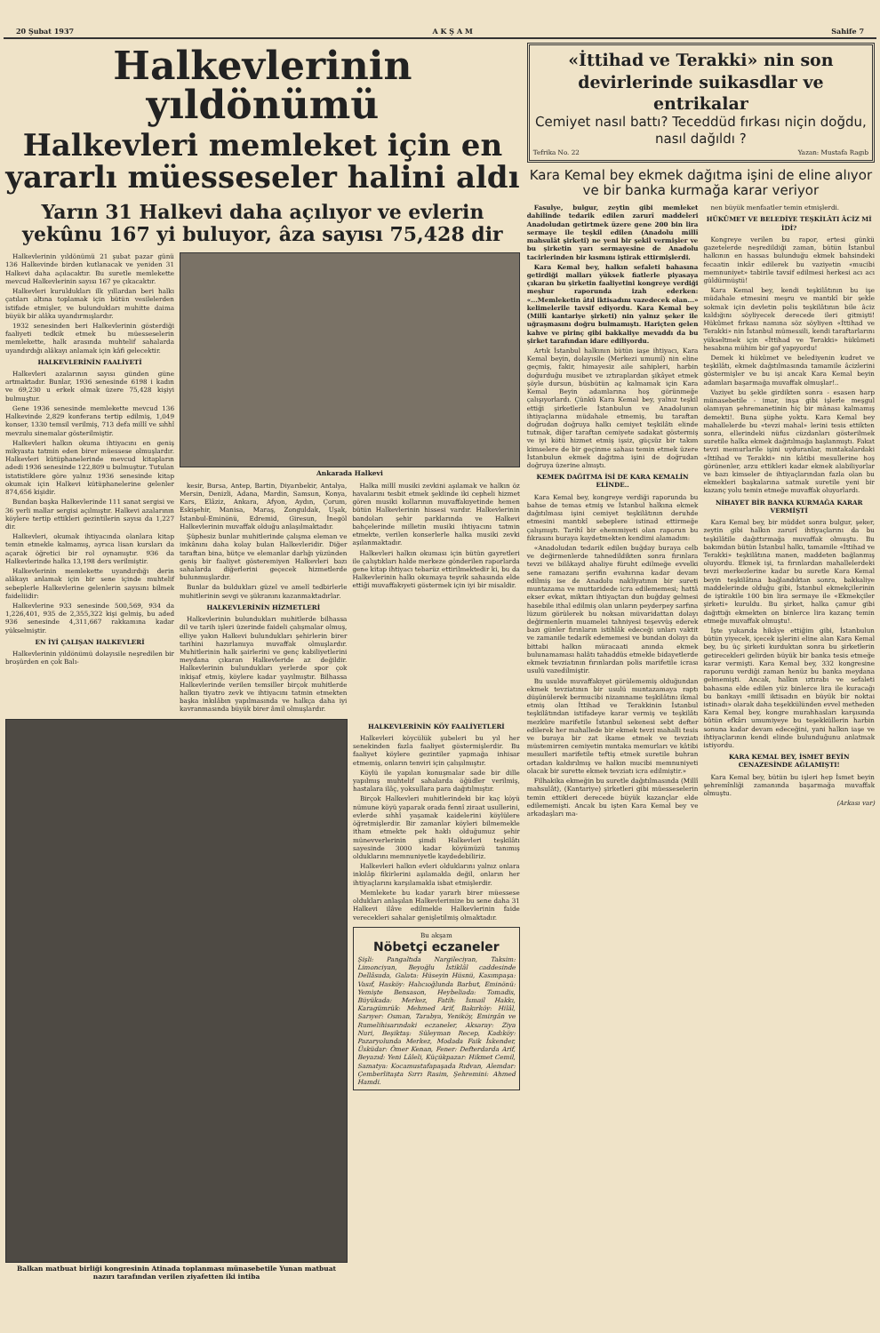20 Şubat 1937 A K Ş A M Sahife 7
Halkevlerinin yıldönümü
Halkevleri memleket için en yararlı müesseseler halini aldı
Yarın 31 Halkevi daha açılıyor ve evlerin yekûnu 167 yi buluyor, âza sayısı 75,428 dir
Halkevlerinin yıldönümü 21 şubat pazar günü 136 Halkevinde birden kutlanacak ve yeniden 31 Halkevi daha açılacaktır. Bu suretle memlekette mevcud Halkevlerinin sayısı 167 ye çıkacaktır.
Halkevleri kuruldukları ilk yıllardan beri halkı çatıları altına toplamak için bütün vesilelerden istifade etmişler, ve bulundukları muhitte daima büyük bir alâka uyandırmışlardır.
1932 senesinden beri Halkevlerinin gösterdiği faaliyeti tedkik etmek bu müesseselerin memlekette, halk arasında muhtelif sahalarda uyandırdığı alâkayı anlamak için kâfi gelecektir.
HALKEVLERİNİN FAALİYETİ
Halkevleri azalarının sayısı günden güne artmaktadır. Bunlar, 1936 senesinde 6198 i kadın ve 69,230 u erkek olmak üzere 75,428 kişiyi bulmuştur.
Gene 1936 senesinde memlekette mevcud 136 Halkevinde 2,829 konferans tertip edilmiş, 1,049 konser, 1330 temsil verilmiş, 713 defa millî ve sıhhî mevzulu sinemalar gösterilmiştir.
Halkevleri halkın okuma ihtiyacını en geniş mikyasta tatmin eden birer müessese olmuşlardır. Halkevleri kütüphanelerinde mevcud kitapların adedi 1936 senesinde 122,809 u bulmuştur. Tutulan istatistiklere göre yalnız 1936 senesinde kitap okumak için Halkevi kütüphanelerine gelenler 874,656 kişidir.
Bundan başka Halkevlerinde 111 sanat sergisi ve 36 yerli mallar sergisi açılmıştır. Halkevi azalarının köylere tertip ettikleri gezintilerin sayısı da 1,227 dir.
Halkevleri, okumak ihtiyacında olanlara kitap temin etmekle kalmamış, ayrıca lisan kursları da açarak öğretici bir rol oynamıştır. 936 da Halkevlerinde halka 13,198 ders verilmiştir.
Halkevlerinin memlekette uyandırdığı derin alâkayı anlamak için bir sene içinde muhtelif sebeplerle Halkevlerine gelenlerin sayısını bilmek faideliidir:
Halkevlerine 933 senesinde 500,569, 934 da 1,226,401, 935 de 2,355,322 kişi gelmiş, bu aded 936 senesinde 4,311,667 rakkamına kadar yükselmiştir.
EN İYİ ÇALIŞAN HALKEVLERİ
Halkevlerinin yıldönümü dolayısile neşredilen bir broşürden en çok Balı-
Ankarada Halkevi
kesir, Bursa, Antep, Bartin, Diyarıbekir, Antalya, Mersin, Denizli, Adana, Mardin, Samsun, Konya, Kars, Elâziz, Ankara, Afyon, Aydın, Çorum, Eskişehir, Manisa, Maraş, Zonguldak, Uşak, İstanbul-Eminönü, Edremid, Giresun, İnegöl Halkevlerinin muvaffak olduğu anlaşılmaktadır.
Şüphesiz bunlar muhitlerinde çalışma eleman ve imkânını daha kolay bulan Halkevleridir. Diğer taraftan bina, bütçe ve elemanlar darlığı yüzünden geniş bir faaliyet gösteremiyen Halkevleri bazı sahalarda diğerlerini geçecek hizmetlerde bulunmuşlardır.
Bunlar da buldukları güzel ve amelî tedbirlerle muhitlerinin sevgi ve şükranını kazanmaktadırlar.
HALKEVLERİNİN HİZMETLERİ
Halkevlerinin bulundukları muhitlerde bilhassa dil ve tarih işleri üzerinde faideli çalışmalar olmuş, elliye yakın Halkevi bulundukları şehirlerin birer tarihini hazırlamıya muvaffak olmuşlardır. Muhitlerinin halk şairlerini ve genç kabiliyetlerini meydana çıkaran Halkevleride az değildir. Halkevlerinin bulundukları yerlerde spor çok inkişaf etmiş, köylere kadar yayılmıştır. Bilhassa Halkevlerinde verilen temsiller birçok muhitlerde halkın tiyatro zevk ve ihtiyacını tatmin etmekten başka inkılâbın yapılmasında ve halkça daha iyi kavranmasında büyük birer âmil olmuşlardır.
Halka millî musiki zevkini aşılamak ve halkın öz havalarını tesbit etmek şeklinde iki cepheli hizmet gören musiki kollarının muvaffakıyetinde hemen bütün Halkevlerinin hissesi vardır. Halkevlerinin bandoları şehir parklarında ve Halkevi bahçelerinde milletin musiki ihtiyacını tatmin etmekte, verilen konserlerle halka musiki zevki aşılanmaktadır.
Halkevleri halkın okuması için bütün gayretleri ile çalıştıkları halde merkeze gönderilen raporlarda gene kitap ihtiyacı tebarüz ettirilmektedir ki, bu da Halkevlerinin halkı okumaya teşvik sahasında elde ettiği muvaffakıyeti göstermek için iyi bir misaldir.
Balkan matbuat birliği kongresinin Atinada toplanması münasebetile Yunan matbuat nazırı tarafından verilen ziyafetten iki intiba
HALKEVLERİNİN KÖY FAALİYETLERİ
Halkevleri köycülük şubeleri bu yıl her senekinden fazla faaliyet göstermişlerdir. Bu faaliyet köylere gezintiler yapmağa inhisar etmemiş, onların tenviri için çalışılmıştır.
Köylü ile yapılan konuşmalar sade bir dille yapılmış muhtelif sahalarda öğüdler verilmiş, hastalara ilâç, yoksullara para dağıtılmıştır.
Birçok Halkevleri muhitlerindeki bir kaç köyü nümune köyü yaparak orada fennî ziraat usullerini, evlerde sıhhî yaşamak kaidelerini köylülere öğretmişlerdir. Bir zamanlar köyleri bilmemekle itham etmekte pek haklı olduğumuz şehir münevverlerinin şimdi Halkevleri teşkilâtı sayesinde 3000 kadar köyümüzü tanımış olduklarını memnuniyetle kaydedebiliriz.
Halkevleri halkın evleri olduklarını yalnız onlara inkılâp fikirlerini aşılamakla değil, onların her ihtiyaçlarını karşılamakla isbat etmişlerdir.
Memlekete bu kadar yararlı birer müessese oldukları anlaşılan Halkevlerimize bu sene daha 31 Halkevi ilâve edilmekle Halkevlerinin faide verecekleri sahalar genişletilmiş olmaktadır.
Bu akşam
Nöbetçi eczaneler
Şişli: Pangaltıda Nargileciyan, Taksim: Limonciyan, Beyoğlu İstiklâl caddesinde Dellâsuda, Galata: Hüseyin Hüsnü, Kasımpaşa: Vasıf, Hasköy: Halıcıoğlunda Barbut, Eminönü: Yemişte Bensason, Heybeliada: Tomadis, Büyükada: Merkez, Fatih: İsmail Hakkı, Karagümrük: Mehmed Arif, Bakırköy: Hilâl, Sarıyer: Osman, Tarabya, Yeniköy, Emirgân ve Rumelihisarındaki eczaneler, Aksaray: Ziya Nuri, Beşiktaş: Süleyman Recep, Kadıköy: Pazaryolunda Merkez, Modada Faik İskender, Üsküdar: Ömer Kenan, Fener: Defterdarda Arif, Beyazıd: Yeni Lâleli, Küçükpazar: Hikmet Cemil, Samatya: Kocamustafapaşada Rıdvan, Alemdar: Çemberlitaşta Sırrı Rasim, Şehremini: Ahmed Hamdi.
«İttihad ve Terakki» nin son devirlerinde suikasdlar ve entrikalar
Cemiyet nasıl battı? Teceddüd fırkası niçin doğdu, nasıl dağıldı ?
Tefrika No. 22 Yazan: Mustafa Ragıb
Kara Kemal bey ekmek dağıtma işini de eline alıyor ve bir banka kurmağa karar veriyor
Fasulye, bulgur, zeytin gibi memleket dahilinde tedarik edilen zarurî maddeleri Anadoludan getirtmek üzere gene 200 bin lira sermaye ile teşkil edilen (Anadolu millî mahsulât şirketi) ne yeni bir şekil vermişler ve bu şirketin yarı sermayesine de Anadolu tacirlerinden bir kısmını iştirak ettirmişlerdi.
Kara Kemal bey, halkın sefaleti bahasına getirdiği malları yüksek fiatlerle piyasaya çıkaran bu şirketin faaliyetini kongreye verdiği meşhur raporunda izah ederken: «...Memleketin âtıl iktisadını vazedecek olan...» kelimelerile tavsif ediyordu. Kara Kemal bey (Millî kantariye şirketi) nin yalnız şeker ile uğraşmasını doğru bulmamıştı. Hariçten gelen kahve ve pirinç gibi bakkaliye mevaddı da bu şirket tarafından idare ediliyordu.
Artık İstanbul halkının bütün iaşe ihtiyacı, Kara Kemal beyin, dolayısile (Merkezi umumî) nin eline geçmiş, fakir, himayesiz aile sahipleri, harbin doğurduğu musibet ve ıztıraplardan şikâyet etmek şöyle dursun, büsbütün aç kalmamak için Kara Kemal Beyin adamlarına hoş görünmeğe çalışıyorlardı. Çünkü Kara Kemal bey, yalnız teşkil ettiği şirketlerle İstanbulun ve Anadolunun ihtiyaçlarına müdahale etmemiş, bu taraftan doğrudan doğruya halkı cemiyet teşkilâtı elinde tutmak, diğer taraftan cemiyete sadakat göstermiş ve iyi kötü hizmet etmiş işsiz, güçsüz bir takım kimselere de bir geçinme sahası temin etmek üzere İstanbulun ekmek dağıtma işini de doğrudan doğruya üzerine almıştı.
KEMEK DAĞITMA İSİ DE KARA KEMALİN ELİNDE..
Kara Kemal bey, kongreye verdiği raporunda bu bahse de temas etmiş ve İstanbul halkına ekmek dağıtılması işini cemiyet teşkilâtının deruhde etmesini mantıkî sebeplere istinad ettirmeğe çalışmıştı. Tarihî bir ehemmiyeti olan raporun bu fıkrasını buraya kaydetmekten kendimi alamadım:
«Anadoludan tedarik edilen buğday buraya celb ve değirmenlerde tahnedildikten sonra fırınlara tevzi ve bilâkayd ahaliye füruht edilmeğe evvelki sene ramazanı şerifin evahırına kadar devam edilmiş ise de Anadolu nakliyatının bir sureti muntazama ve muttaridede icra edilememesi; hattâ ekser evkat, miktarı ihtiyaçtan dun buğday gelmesi hasebile ithal edilmiş olan unların peyderpey sarfına lüzum görülerek bu noksan müvaridattan dolayı değirmenlerin muamelei tahniyesi teşevvüş ederek bazı günler fırınların istihlâk edeceği unları vaktit ve zamanile tedarik edememesi ve bundan dolayı da bittabi halkın müracaati anında ekmek bulunamaması halâtı tahaddüs etmekle bidayetlerde ekmek tevziatının fırınlardan polis marifetile icrası usulü vazedilmiştir.
Bu usulde muvaffakıyet görülememiş olduğundan ekmek tevziatının bir usulü muntazamaya raptı düşünülerek bermucibi nizamname teşkilâtını ikmal etmiş olan İttihad ve Terakkinin İstanbul teşkilâtından istifadeye karar vermiş ve teşkilâtı mezkûre marifetile İstanbul sekenesi sebt defter edilerek her mahallede bir ekmek tevzi mahalli tesis ve buraya bir zat ikame etmek ve tevziatı müstemirren cemiyetin mıntaka memurları ve kâtibi mesulleri marifetile teftiş etmek suretile buhran ortadan kaldırılmış ve halkın mucibi memnuniyeti olacak bir surette ekmek tevziatı icra edilmiştir.»
Filhakika ekmeğin bu suretle dağıtılmasında (Millî mahsulât), (Kantariye) şirketleri gibi müesseselerin temin ettikleri derecede büyük kazançlar elde edilememişti. Ancak bu işten Kara Kemal bey ve arkadaşları ma-
nen büyük menfaatler temin etmişlerdi.
HÜKÛMET VE BELEDİYE TEŞKİLÂTI ÂCİZ Mİ İDİ?
Kongreye verilen bu rapor, ertesi günkü gazetelerde neşredildiği zaman, bütün İstanbul halkının en hassas bulunduğu ekmek bahsindeki fecaatin inkâr edilerek bu vaziyetin «mucibi memnuniyet» tabirile tavsif edilmesi herkesi acı acı güldürmüştü!
Kara Kemal bey, kendi teşkilâtının bu işe müdahale etmesini meşru ve mantıkî bir şekle sokmak için devletin polis teşkilâtının bile âciz kaldığını söyliyecek derecede ileri gitmişti! Hükûmet fırkası namına söz söyliyen «İttihad ve Terakki» nin İstanbul mümessili, kendi taraftarlarını yükseltmek için «İttihad ve Terakki» hükûmeti hesabına mühim bir gaf yapıyordu!
Demek ki hükûmet ve belediyenin kudret ve teşkilâtı, ekmek dağıtılmasında tamamile âcizlerini göstermişler ve bu işi ancak Kara Kemal beyin adamları başarmağa muvaffak olmuşlar!..
Vaziyet bu şekle girdikten sonra - esasen harp münasebetile - imar, inşa gibi işlerle meşgul olamıyan şehremanetinin hiç bir mânası kalmamış demekti!. Buna şüphe yoktu. Kara Kemal bey mahallelerde bu «tevzi mahal» lerini tesis ettikten sonra, ellerindeki nüfus cüzdanları gösterilmek suretile halka ekmek dağıtılmağa başlanmıştı. Fakat tevzi memurlarile işini uyduranlar, mıntakalardaki «İttihad ve Terakki» nin kâtibi mesullerine hoş görünenler, arzu ettikleri kadar ekmek alabiliyorlar ve bazı kimseler de ihtiyaçlarından fazla olan bu ekmekleri başkalarına satmak suretile yeni bir kazanç yolu temin etmeğe muvaffak oluyorlardı.
NİHAYET BİR BANKA KURMAĞA KARAR VERMİŞTİ
Kara Kemal bey, bir müddet sonra bulgur, şeker, zeytin gibi halkın zarurî ihtiyaçlarını da bu teşkilâtile dağıttırmağa muvaffak olmuştu. Bu bakımdan bütün İstanbul halkı, tamamile «İttihad ve Terakki» teşkilâtına manen, maddeten bağlanmış oluyordu. Ekmek işi, ta fırınlardan mahallelerdeki tevzi merkezlerine kadar bu suretle Kara Kemal beyin teşkilâtına bağlandıktan sonra, bakkaliye maddelerinde olduğu gibi, İstanbul ekmekçilerinin de iştirakile 100 bin lira sermaye ile «Ekmekçiler şirketi» kuruldu. Bu şirket, halka çamur gibi dağıttığı ekmekten on binlerce lira kazanç temin etmeğe muvaffak olmuştu!.
İşte yukarıda hikâye ettiğim gibi, İstanbulun bütün yiyecek, içecek işlerini eline alan Kara Kemal bey, bu üç şirketi kurduktan sonra bu şirketlerin getirecekleri gelirden büyük bir banka tesis etmeğe karar vermişti. Kara Kemal bey, 332 kongresine raporunu verdiği zaman henüz bu banka meydana gelmemişti. Ancak, halkın ıztırabı ve sefaleti bahasına elde edilen yüz binlerce lira ile kuracağı bu bankayı «millî iktisadın en büyük bir noktai istinadı» olarak daha teşekkülünden evvel metheden Kara Kemal bey, kongre murahhasları karşısında bütün efkârı umumiyeye bu teşekküllerin harbin sonuna kadar devam edeceğini, yani halkın iaşe ve ihtiyaçlarının kendi elinde bulunduğunu anlatmak istiyordu.
KARA KEMAL BEY, İSMET BEYİN CENAZESİNDE AĞLAMIŞTI!
Kara Kemal bey, bütün bu işleri hep İsmet beyin şehremînliği zamanında başarmağa muvaffak olmuştu.
(Arkası var)